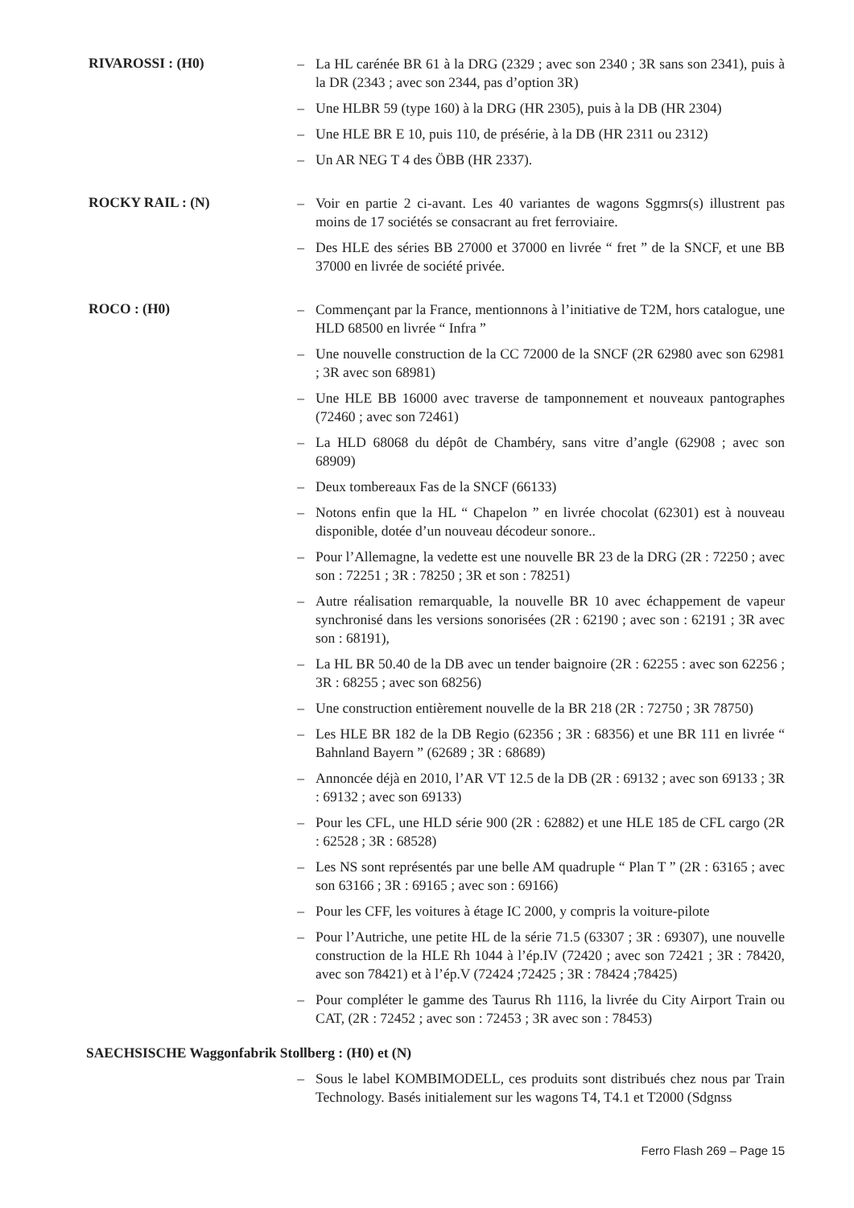RIVAROSSI : (H0)
– La HL carénée BR 61 à la DRG (2329 ; avec son 2340 ; 3R sans son 2341), puis à la DR (2343 ; avec son 2344, pas d’option 3R)
– Une HLBR 59 (type 160) à la DRG (HR 2305), puis à la DB (HR 2304)
– Une HLE BR E 10, puis 110, de présérie, à la DB (HR 2311 ou 2312)
– Un AR NEG T 4 des ÖBB (HR 2337).
ROCKY RAIL : (N)
– Voir en partie 2 ci-avant. Les 40 variantes de wagons Sggmrs(s) illustrent pas moins de 17 sociétés se consacrant au fret ferroviaire.
– Des HLE des séries BB 27000 et 37000 en livrée “ fret ” de la SNCF, et une BB 37000 en livrée de société privée.
ROCO : (H0)
– Commençant par la France, mentionnons à l’initiative de T2M, hors catalogue, une HLD 68500 en livrée “ Infra ”
– Une nouvelle construction de la CC 72000 de la SNCF (2R 62980 avec son 62981 ; 3R avec son 68981)
– Une HLE BB 16000 avec traverse de tamponnement et nouveaux pantographes (72460 ; avec son 72461)
– La HLD 68068 du dépôt de Chambéry, sans vitre d’angle (62908 ; avec son 68909)
– Deux tombereaux Fas de la SNCF (66133)
– Notons enfin que la HL “ Chapelon ” en livrée chocolat (62301) est à nouveau disponible, dotée d’un nouveau décodeur sonore..
– Pour l’Allemagne, la vedette est une nouvelle BR 23 de la DRG (2R : 72250 ; avec son : 72251 ; 3R : 78250 ; 3R et son : 78251)
– Autre réalisation remarquable, la nouvelle BR 10 avec échappement de vapeur synchronisé dans les versions sonorisées (2R : 62190 ; avec son : 62191 ; 3R avec son : 68191),
– La HL BR 50.40 de la DB avec un tender baignoire (2R : 62255 : avec son 62256 ; 3R : 68255 ; avec son 68256)
– Une construction entièrement nouvelle de la BR 218 (2R : 72750 ; 3R 78750)
– Les HLE BR 182 de la DB Regio (62356 ; 3R : 68356) et une BR 111 en livrée “ Bahnland Bayern ” (62689 ; 3R : 68689)
– Annoncée déjà en 2010, l’AR VT 12.5 de la DB (2R : 69132 ; avec son 69133 ; 3R : 69132 ; avec son 69133)
– Pour les CFL, une HLD série 900 (2R : 62882) et une HLE 185 de CFL cargo (2R : 62528 ; 3R : 68528)
– Les NS sont représentés par une belle AM quadruple “ Plan T ” (2R : 63165 ; avec son 63166 ; 3R : 69165 ; avec son : 69166)
– Pour les CFF, les voitures à étage IC 2000, y compris la voiture-pilote
– Pour l’Autriche, une petite HL de la série 71.5 (63307 ; 3R : 69307), une nouvelle construction de la HLE Rh 1044 à l’ép.IV (72420 ; avec son 72421 ; 3R : 78420, avec son 78421) et à l’ép.V (72424 ;72425 ; 3R : 78424 ;78425)
– Pour compléter le gamme des Taurus Rh 1116, la livrée du City Airport Train ou CAT, (2R : 72452 ; avec son : 72453 ; 3R avec son : 78453)
SAECHSISCHE Waggonfabrik Stollberg : (H0) et (N)
– Sous le label KOMBIMODELL, ces produits sont distribués chez nous par Train Technology. Basés initialement sur les wagons T4, T4.1 et T2000 (Sdgnss
Ferro Flash 269 – Page 15